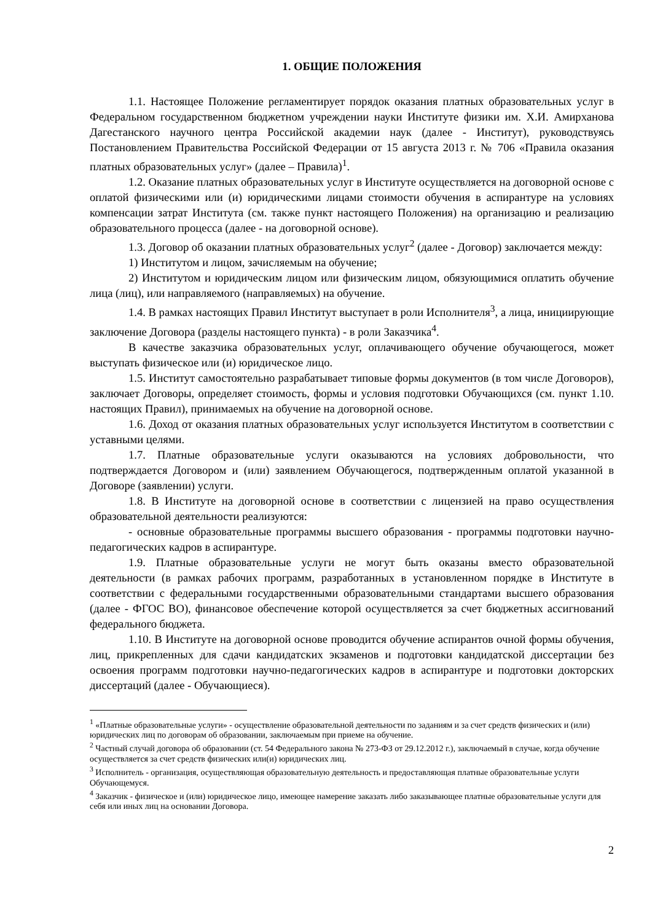1. ОБЩИЕ ПОЛОЖЕНИЯ
1.1. Настоящее Положение регламентирует порядок оказания платных образовательных услуг в Федеральном государственном бюджетном учреждении науки Институте физики им. Х.И. Амирханова Дагестанского научного центра Российской академии наук (далее - Институт), руководствуясь Постановлением Правительства Российской Федерации от 15 августа 2013 г. № 706 «Правила оказания платных образовательных услуг» (далее – Правила)<sup>1</sup>.
1.2. Оказание платных образовательных услуг в Институте осуществляется на договорной основе с оплатой физическими или (и) юридическими лицами стоимости обучения в аспирантуре на условиях компенсации затрат Института (см. также пункт настоящего Положения) на организацию и реализацию образовательного процесса (далее - на договорной основе).
1.3. Договор об оказании платных образовательных услуг<sup>2</sup> (далее - Договор) заключается между:
1) Институтом и лицом, зачисляемым на обучение;
2) Институтом и юридическим лицом или физическим лицом, обязующимися оплатить обучение лица (лиц), или направляемого (направляемых) на обучение.
1.4. В рамках настоящих Правил Институт выступает в роли Исполнителя<sup>3</sup>, а лица, инициирующие заключение Договора (разделы настоящего пункта) - в роли Заказчика<sup>4</sup>.
В качестве заказчика образовательных услуг, оплачивающего обучение обучающегося, может выступать физическое или (и) юридическое лицо.
1.5. Институт самостоятельно разрабатывает типовые формы документов (в том числе Договоров), заключает Договоры, определяет стоимость, формы и условия подготовки Обучающихся (см. пункт 1.10. настоящих Правил), принимаемых на обучение на договорной основе.
1.6. Доход от оказания платных образовательных услуг используется Институтом в соответствии с уставными целями.
1.7. Платные образовательные услуги оказываются на условиях добровольности, что подтверждается Договором и (или) заявлением Обучающегося, подтвержденным оплатой указанной в Договоре (заявлении) услуги.
1.8. В Институте на договорной основе в соответствии с лицензией на право осуществления образовательной деятельности реализуются:
- основные образовательные программы высшего образования - программы подготовки научно-педагогических кадров в аспирантуре.
1.9. Платные образовательные услуги не могут быть оказаны вместо образовательной деятельности (в рамках рабочих программ, разработанных в установленном порядке в Институте в соответствии с федеральными государственными образовательными стандартами высшего образования (далее - ФГОС ВО), финансовое обеспечение которой осуществляется за счет бюджетных ассигнований федерального бюджета.
1.10. В Институте на договорной основе проводится обучение аспирантов очной формы обучения, лиц, прикрепленных для сдачи кандидатских экзаменов и подготовки кандидатской диссертации без освоения программ подготовки научно-педагогических кадров в аспирантуре и подготовки докторских диссертаций (далее - Обучающиеся).
<sup>1</sup> «Платные образовательные услуги» - осуществление образовательной деятельности по заданиям и за счет средств физических и (или) юридических лиц по договорам об образовании, заключаемым при приеме на обучение.
<sup>2</sup> Частный случай договора об образовании (ст. 54 Федерального закона № 273-ФЗ от 29.12.2012 г.), заключаемый в случае, когда обучение осуществляется за счет средств физических или(и) юридических лиц.
<sup>3</sup> Исполнитель - организация, осуществляющая образовательную деятельность и предоставляющая платные образовательные услуги Обучающемуся.
<sup>4</sup> Заказчик - физическое и (или) юридическое лицо, имеющее намерение заказать либо заказывающее платные образовательные услуги для себя или иных лиц на основании Договора.
2